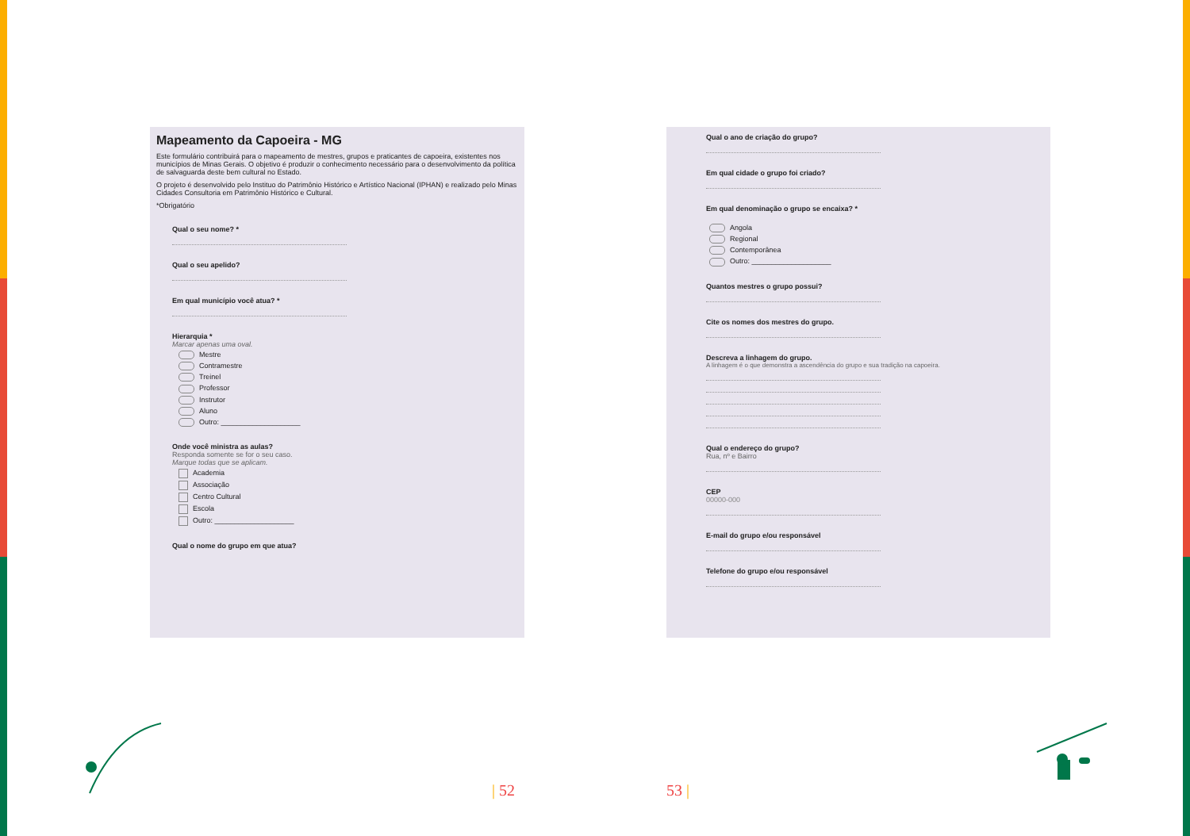Mapeamento da Capoeira - MG
Este formulário contribuirá para o mapeamento de mestres, grupos e praticantes de capoeira, existentes nos municípios de Minas Gerais. O objetivo é produzir o conhecimento necessário para o desenvolvimento da política de salvaguarda deste bem cultural no Estado.
O projeto é desenvolvido pelo Instituo do Patrimônio Histórico e Artístico Nacional (IPHAN) e realizado pelo Minas Cidades Consultoria em Patrimônio Histórico e Cultural.
*Obrigatório
Qual o seu nome? *
Qual o seu apelido?
Em qual município você atua? *
Hierarquia *
Marcar apenas uma oval.
Mestre
Contramestre
Treinel
Professor
Instrutor
Aluno
Outro: ____________________
Onde você ministra as aulas?
Responda somente se for o seu caso.
Marque todas que se aplicam.
Academia
Associação
Centro Cultural
Escola
Outro: ____________________
Qual o nome do grupo em que atua?
Qual o ano de criação do grupo?
Em qual cidade o grupo foi criado?
Em qual denominação o grupo se encaixa? *
Angola
Regional
Contemporânea
Outro: ____________________
Quantos mestres o grupo possui?
Cite os nomes dos mestres do grupo.
Descreva a linhagem do grupo.
A linhagem é o que demonstra a ascendência do grupo e sua tradição na capoeira.
Qual o endereço do grupo?
Rua, nº e Bairro
CEP
00000-000
E-mail do grupo e/ou responsável
Telefone do grupo e/ou responsável
| 52 53 |